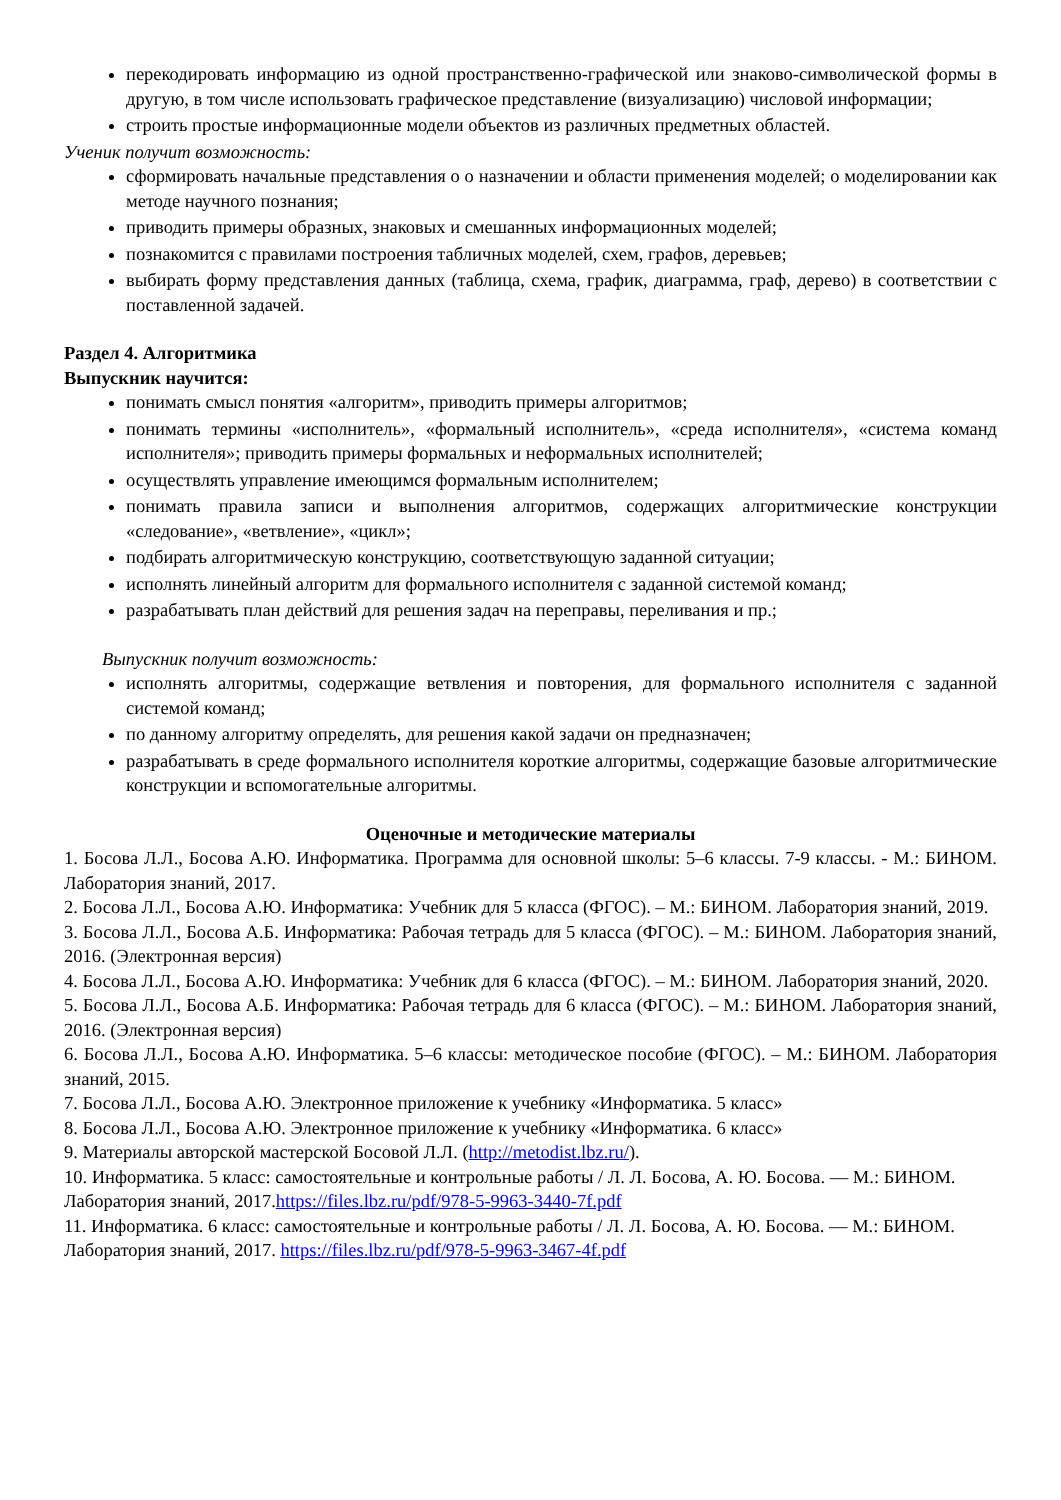перекодировать информацию из одной пространственно-графической или знаково-символической формы в другую, в том числе использовать графическое представление (визуализацию) числовой информации;
строить простые информационные модели объектов из различных предметных областей.
Ученик получит возможность:
сформировать начальные представления о о назначении и области применения моделей; о моделировании как методе научного познания;
приводить примеры образных, знаковых и смешанных информационных моделей;
познакомится с правилами построения табличных моделей, схем, графов, деревьев;
выбирать форму представления данных (таблица, схема, график, диаграмма, граф, дерево) в соответствии с поставленной задачей.
Раздел 4. Алгоритмика
Выпускник научится:
понимать смысл понятия «алгоритм», приводить примеры алгоритмов;
понимать термины «исполнитель», «формальный исполнитель», «среда исполнителя», «система команд исполнителя»; приводить примеры формальных и неформальных исполнителей;
осуществлять управление имеющимся формальным исполнителем;
понимать правила записи и выполнения алгоритмов, содержащих алгоритмические конструкции «следование», «ветвление», «цикл»;
подбирать алгоритмическую конструкцию, соответствующую заданной ситуации;
исполнять линейный алгоритм для формального исполнителя с заданной системой команд;
разрабатывать план действий для решения задач на переправы, переливания и пр.;
Выпускник получит возможность:
исполнять алгоритмы, содержащие ветвления и повторения, для формального исполнителя с заданной системой команд;
по данному алгоритму определять, для решения какой задачи он предназначен;
разрабатывать в среде формального исполнителя короткие алгоритмы, содержащие базовые алгоритмические конструкции и вспомогательные алгоритмы.
Оценочные и методические материалы
1. Босова Л.Л., Босова А.Ю. Информатика. Программа для основной школы: 5–6 классы. 7-9 классы. - М.: БИНОМ. Лаборатория знаний, 2017.
2. Босова Л.Л., Босова А.Ю. Информатика: Учебник для 5 класса (ФГОС). – М.: БИНОМ. Лаборатория знаний, 2019.
3. Босова Л.Л., Босова А.Б. Информатика: Рабочая тетрадь для 5 класса (ФГОС). – М.: БИНОМ. Лаборатория знаний, 2016. (Электронная версия)
4. Босова Л.Л., Босова А.Ю. Информатика: Учебник для 6 класса (ФГОС). – М.: БИНОМ. Лаборатория знаний, 2020.
5. Босова Л.Л., Босова А.Б. Информатика: Рабочая тетрадь для 6 класса (ФГОС). – М.: БИНОМ. Лаборатория знаний, 2016. (Электронная версия)
6. Босова Л.Л., Босова А.Ю. Информатика. 5–6 классы: методическое пособие (ФГОС). – М.: БИНОМ. Лаборатория знаний, 2015.
7. Босова Л.Л., Босова А.Ю. Электронное приложение к учебнику «Информатика. 5 класс»
8. Босова Л.Л., Босова А.Ю. Электронное приложение к учебнику «Информатика. 6 класс»
9. Материалы авторской мастерской Босовой Л.Л. (http://metodist.lbz.ru/).
10. Информатика. 5 класс: самостоятельные и контрольные работы / Л. Л. Босова, А. Ю. Босова. — М.: БИНОМ. Лаборатория знаний, 2017.https://files.lbz.ru/pdf/978-5-9963-3440-7f.pdf
11. Информатика. 6 класс: самостоятельные и контрольные работы / Л. Л. Босова, А. Ю. Босова. — М.: БИНОМ. Лаборатория знаний, 2017. https://files.lbz.ru/pdf/978-5-9963-3467-4f.pdf